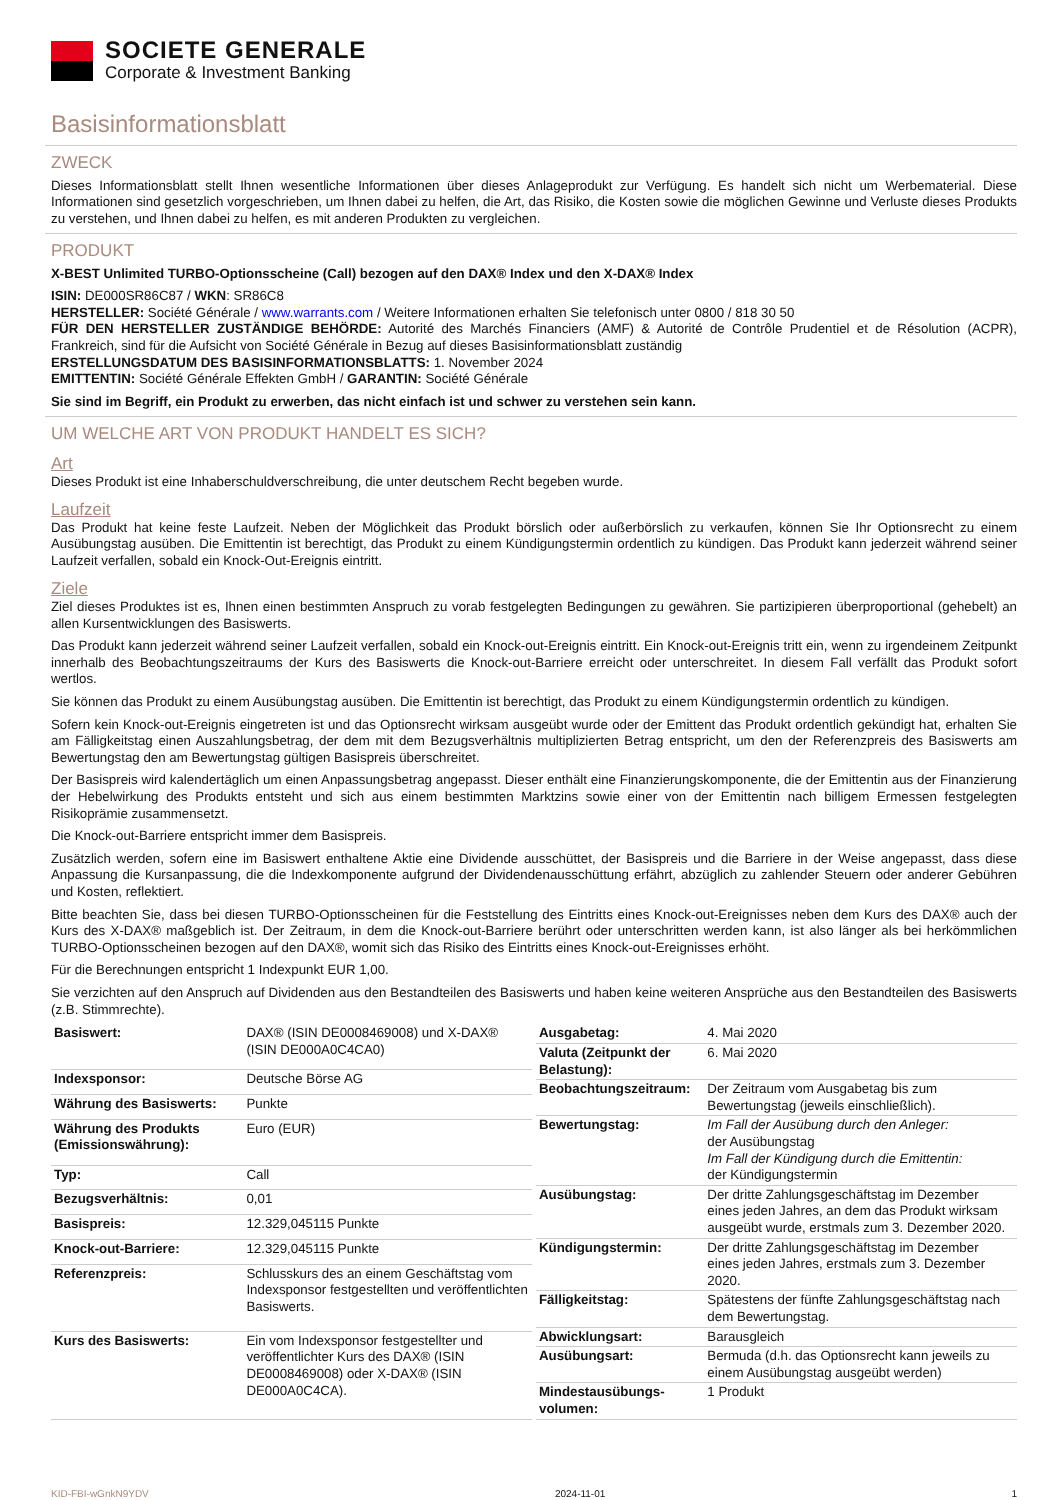SOCIETE GENERALE
Corporate & Investment Banking
Basisinformationsblatt
ZWECK
Dieses Informationsblatt stellt Ihnen wesentliche Informationen über dieses Anlageprodukt zur Verfügung. Es handelt sich nicht um Werbematerial. Diese Informationen sind gesetzlich vorgeschrieben, um Ihnen dabei zu helfen, die Art, das Risiko, die Kosten sowie die möglichen Gewinne und Verluste dieses Produkts zu verstehen, und Ihnen dabei zu helfen, es mit anderen Produkten zu vergleichen.
PRODUKT
X-BEST Unlimited TURBO-Optionsscheine (Call) bezogen auf den DAX® Index und den X-DAX® Index
ISIN: DE000SR86C87 / WKN: SR86C8
HERSTELLER: Société Générale / www.warrants.com / Weitere Informationen erhalten Sie telefonisch unter 0800 / 818 30 50
FÜR DEN HERSTELLER ZUSTÄNDIGE BEHÖRDE: Autorité des Marchés Financiers (AMF) & Autorité de Contrôle Prudentiel et de Résolution (ACPR), Frankreich, sind für die Aufsicht von Société Générale in Bezug auf dieses Basisinformationsblatt zuständig
ERSTELLUNGSDATUM DES BASISINFORMATIONSBLATTS: 1. November 2024
EMITTENTIN: Société Générale Effekten GmbH / GARANTIN: Société Générale
Sie sind im Begriff, ein Produkt zu erwerben, das nicht einfach ist und schwer zu verstehen sein kann.
UM WELCHE ART VON PRODUKT HANDELT ES SICH?
Art
Dieses Produkt ist eine Inhaberschuldverschreibung, die unter deutschem Recht begeben wurde.
Laufzeit
Das Produkt hat keine feste Laufzeit. Neben der Möglichkeit das Produkt börslich oder außerbörslich zu verkaufen, können Sie Ihr Optionsrecht zu einem Ausübungstag ausüben. Die Emittentin ist berechtigt, das Produkt zu einem Kündigungstermin ordentlich zu kündigen. Das Produkt kann jederzeit während seiner Laufzeit verfallen, sobald ein Knock-Out-Ereignis eintritt.
Ziele
Ziel dieses Produktes ist es, Ihnen einen bestimmten Anspruch zu vorab festgelegten Bedingungen zu gewähren. Sie partizipieren überproportional (gehebelt) an allen Kursentwicklungen des Basiswerts.
Das Produkt kann jederzeit während seiner Laufzeit verfallen, sobald ein Knock-out-Ereignis eintritt. Ein Knock-out-Ereignis tritt ein, wenn zu irgendeinem Zeitpunkt innerhalb des Beobachtungszeitraums der Kurs des Basiswerts die Knock-out-Barriere erreicht oder unterschreitet. In diesem Fall verfällt das Produkt sofort wertlos.
Sie können das Produkt zu einem Ausübungstag ausüben. Die Emittentin ist berechtigt, das Produkt zu einem Kündigungstermin ordentlich zu kündigen.
Sofern kein Knock-out-Ereignis eingetreten ist und das Optionsrecht wirksam ausgeübt wurde oder der Emittent das Produkt ordentlich gekündigt hat, erhalten Sie am Fälligkeitstag einen Auszahlungsbetrag, der dem mit dem Bezugsverhältnis multiplizierten Betrag entspricht, um den der Referenzpreis des Basiswerts am Bewertungstag den am Bewertungstag gültigen Basispreis überschreitet.
Der Basispreis wird kalendertäglich um einen Anpassungsbetrag angepasst. Dieser enthält eine Finanzierungskomponente, die der Emittentin aus der Finanzierung der Hebelwirkung des Produkts entsteht und sich aus einem bestimmten Marktzins sowie einer von der Emittentin nach billigem Ermessen festgelegten Risikoprämie zusammensetzt.
Die Knock-out-Barriere entspricht immer dem Basispreis.
Zusätzlich werden, sofern eine im Basiswert enthaltene Aktie eine Dividende ausschüttet, der Basispreis und die Barriere in der Weise angepasst, dass diese Anpassung die Kursanpassung, die die Indexkomponente aufgrund der Dividendenausschüttung erfährt, abzüglich zu zahlender Steuern oder anderer Gebühren und Kosten, reflektiert.
Bitte beachten Sie, dass bei diesen TURBO-Optionsscheinen für die Feststellung des Eintritts eines Knock-out-Ereignisses neben dem Kurs des DAX® auch der Kurs des X-DAX® maßgeblich ist. Der Zeitraum, in dem die Knock-out-Barriere berührt oder unterschritten werden kann, ist also länger als bei herkömmlichen TURBO-Optionsscheinen bezogen auf den DAX®, womit sich das Risiko des Eintritts eines Knock-out-Ereignisses erhöht.
Für die Berechnungen entspricht 1 Indexpunkt EUR 1,00.
Sie verzichten auf den Anspruch auf Dividenden aus den Bestandteilen des Basiswerts und haben keine weiteren Ansprüche aus den Bestandteilen des Basiswerts (z.B. Stimmrechte).
| Basiswert: | DAX® (ISIN DE0008469008) und X-DAX® (ISIN DE000A0C4CA0) |
| Indexsponsor: | Deutsche Börse AG |
| Währung des Basiswerts: | Punkte |
| Währung des Produkts (Emissionswährung): | Euro (EUR) |
| Typ: | Call |
| Bezugsverhältnis: | 0,01 |
| Basispreis: | 12.329,045115 Punkte |
| Knock-out-Barriere: | 12.329,045115 Punkte |
| Referenzpreis: | Schlusskurs des an einem Geschäftstag vom Indexsponsor festgestellten und veröffentlichten Basiswerts. |
| Kurs des Basiswerts: | Ein vom Indexsponsor festgestellter und veröffentlichter Kurs des DAX® (ISIN DE0008469008) oder X-DAX® (ISIN DE000A0C4CA). |
| Ausgabetag: | 4. Mai 2020 |
| Valuta (Zeitpunkt der Belastung): | 6. Mai 2020 |
| Beobachtungszeitraum: | Der Zeitraum vom Ausgabetag bis zum Bewertungstag (jeweils einschließlich). |
| Bewertungstag: | Im Fall der Ausübung durch den Anleger: der Ausübungstag Im Fall der Kündigung durch die Emittentin: der Kündigungstermin |
| Ausübungstag: | Der dritte Zahlungsgeschäftstag im Dezember eines jeden Jahres, an dem das Produkt wirksam ausgeübt wurde, erstmals zum 3. Dezember 2020. |
| Kündigungstermin: | Der dritte Zahlungsgeschäftstag im Dezember eines jeden Jahres, erstmals zum 3. Dezember 2020. |
| Fälligkeitstag: | Spätestens der fünfte Zahlungsgeschäftstag nach dem Bewertungstag. |
| Abwicklungsart: | Barausgleich |
| Ausübungsart: | Bermuda (d.h. das Optionsrecht kann jeweils zu einem Ausübungstag ausgeübt werden) |
| Mindestausübungs-volumen: | 1 Produkt |
KID-FBI-wGnkN9YDV 2024-11-01 1